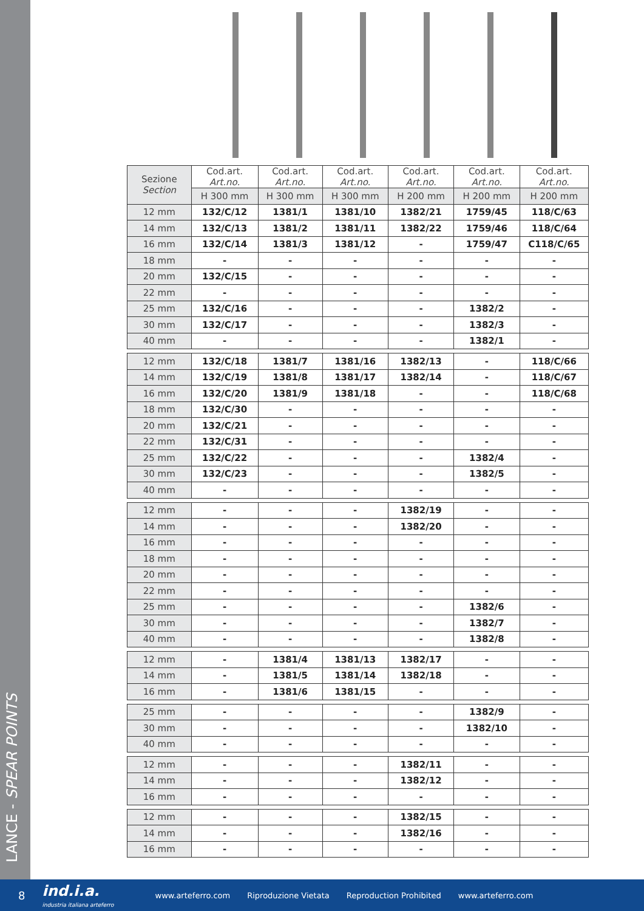LANCE - SPEAR POINTS
| Sezione Section | Cod.art. Art.no. | Cod.art. Art.no. | Cod.art. Art.no. | Cod.art. Art.no. | Cod.art. Art.no. | Cod.art. Art.no. |
| --- | --- | --- | --- | --- | --- | --- |
| | H 300 mm | H 300 mm | H 300 mm | H 200 mm | H 200 mm | H 200 mm |
| 12 mm | 132/C/12 | 1381/1 | 1381/10 | 1382/21 | 1759/45 | 118/C/63 |
| 14 mm | 132/C/13 | 1381/2 | 1381/11 | 1382/22 | 1759/46 | 118/C/64 |
| 16 mm | 132/C/14 | 1381/3 | 1381/12 | - | 1759/47 | C118/C/65 |
| 18 mm | - | - | - | - | - | - |
| 20 mm | 132/C/15 | - | - | - | - | - |
| 22 mm | - | - | - | - | - | - |
| 25 mm | 132/C/16 | - | - | - | 1382/2 | - |
| 30 mm | 132/C/17 | - | - | - | 1382/3 | - |
| 40 mm | - | - | - | - | 1382/1 | - |
| 12 mm | 132/C/18 | 1381/7 | 1381/16 | 1382/13 | - | 118/C/66 |
| 14 mm | 132/C/19 | 1381/8 | 1381/17 | 1382/14 | - | 118/C/67 |
| 16 mm | 132/C/20 | 1381/9 | 1381/18 | - | - | 118/C/68 |
| 18 mm | 132/C/30 | - | - | - | - | - |
| 20 mm | 132/C/21 | - | - | - | - | - |
| 22 mm | 132/C/31 | - | - | - | - | - |
| 25 mm | 132/C/22 | - | - | - | 1382/4 | - |
| 30 mm | 132/C/23 | - | - | - | 1382/5 | - |
| 40 mm | - | - | - | - | - | - |
| 12 mm | - | - | - | 1382/19 | - | - |
| 14 mm | - | - | - | 1382/20 | - | - |
| 16 mm | - | - | - | - | - | - |
| 18 mm | - | - | - | - | - | - |
| 20 mm | - | - | - | - | - | - |
| 22 mm | - | - | - | - | - | - |
| 25 mm | - | - | - | - | 1382/6 | - |
| 30 mm | - | - | - | - | 1382/7 | - |
| 40 mm | - | - | - | - | 1382/8 | - |
| 12 mm | - | 1381/4 | 1381/13 | 1382/17 | - | - |
| 14 mm | - | 1381/5 | 1381/14 | 1382/18 | - | - |
| 16 mm | - | 1381/6 | 1381/15 | - | - | - |
| 25 mm | - | - | - | - | 1382/9 | - |
| 30 mm | - | - | - | - | 1382/10 | - |
| 40 mm | - | - | - | - | - | - |
| 12 mm | - | - | - | 1382/11 | - | - |
| 14 mm | - | - | - | 1382/12 | - | - |
| 16 mm | - | - | - | - | - | - |
| 12 mm | - | - | - | 1382/15 | - | - |
| 14 mm | - | - | - | 1382/16 | - | - |
| 16 mm | - | - | - | - | - | - |
8 ind.i.a.
industria italiana arteferro www.arteferro.com Riproduzione Vietata Reproduction Prohibited www.arteferro.com